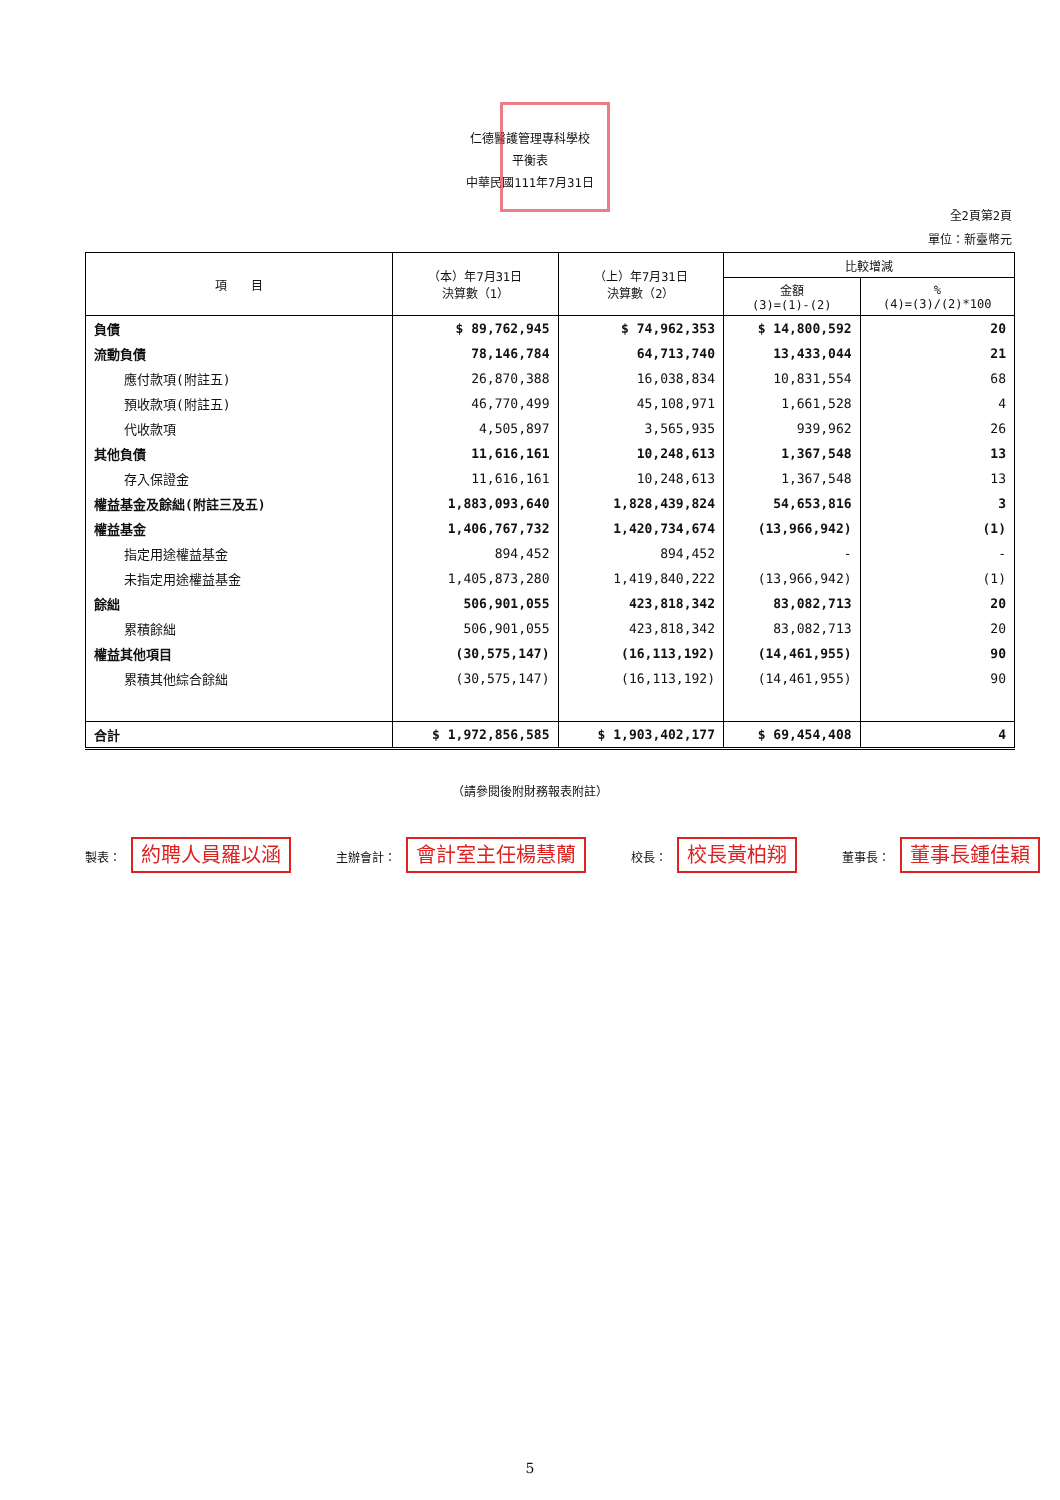仁德醫護管理專科學校
平衡表
中華民國111年7月31日
全2頁第2頁
單位：新臺幣元
| 項 目 | （本）年7月31日 決算數（1） | （上）年7月31日 決算數（2） | 比較增減 | |
| --- | --- | --- | --- | --- |
| | | | 金額 (3)=(1)-(2) | % (4)=(3)/(2)*100 |
| 負債 | $ 89,762,945 | $ 74,962,353 | $ 14,800,592 | 20 |
| 流動負債 | 78,146,784 | 64,713,740 | 13,433,044 | 21 |
| 應付款項(附註五) | 26,870,388 | 16,038,834 | 10,831,554 | 68 |
| 預收款項(附註五) | 46,770,499 | 45,108,971 | 1,661,528 | 4 |
| 代收款項 | 4,505,897 | 3,565,935 | 939,962 | 26 |
| 其他負債 | 11,616,161 | 10,248,613 | 1,367,548 | 13 |
| 存入保證金 | 11,616,161 | 10,248,613 | 1,367,548 | 13 |
| 權益基金及餘絀(附註三及五) | 1,883,093,640 | 1,828,439,824 | 54,653,816 | 3 |
| 權益基金 | 1,406,767,732 | 1,420,734,674 | (13,966,942) | (1) |
| 指定用途權益基金 | 894,452 | 894,452 | - | - |
| 未指定用途權益基金 | 1,405,873,280 | 1,419,840,222 | (13,966,942) | (1) |
| 餘絀 | 506,901,055 | 423,818,342 | 83,082,713 | 20 |
| 累積餘絀 | 506,901,055 | 423,818,342 | 83,082,713 | 20 |
| 權益其他項目 | (30,575,147) | (16,113,192) | (14,461,955) | 90 |
| 累積其他綜合餘絀 | (30,575,147) | (16,113,192) | (14,461,955) | 90 |
| 合計 | $ 1,972,856,585 | $ 1,903,402,177 | $ 69,454,408 | 4 |
（請參閱後附財務報表附註）
製表： 約聘人員羅以涵
主辦會計： 會計室主任楊慧蘭
校長： 校長黃柏翔
董事長： 董事長鍾佳穎
5